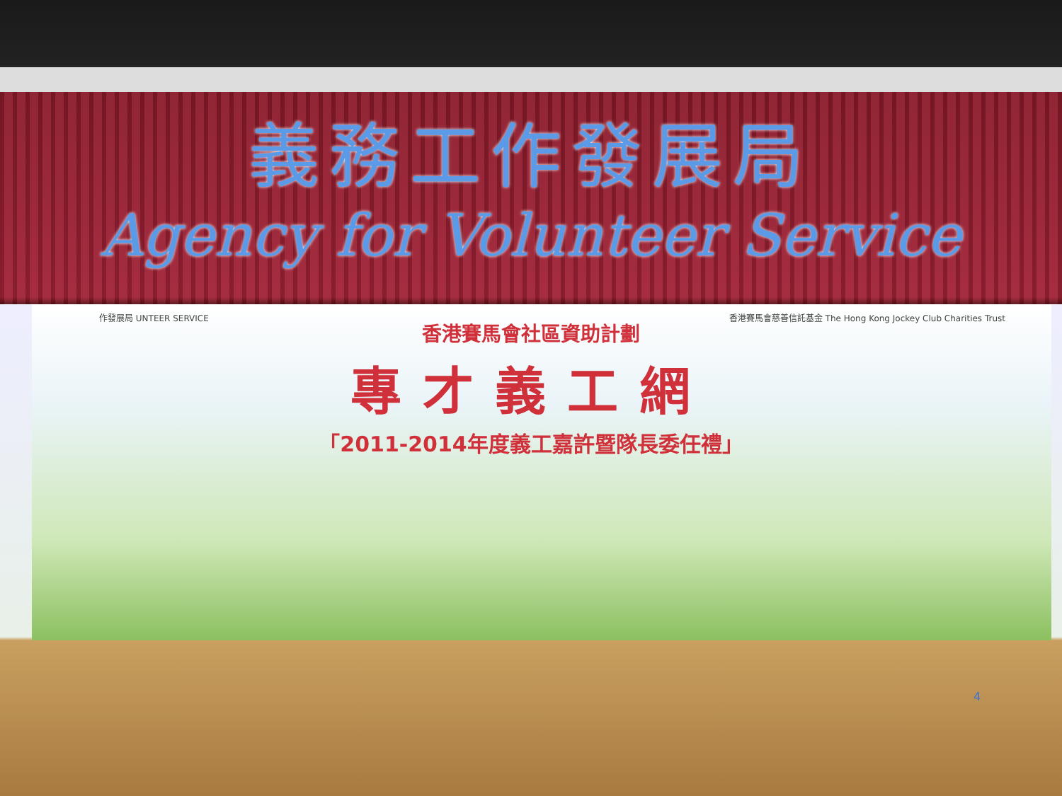義務工作發展局
Agency for Volunteer Service
作發展局 UNTEER SERVICE 香港賽馬會慈善信託基金 The Hong Kong Jockey Club Charities Trust
香港賽馬會社區資助計劃
專才義工網
「2011-2014年度義工嘉許暨隊長委任禮」
4